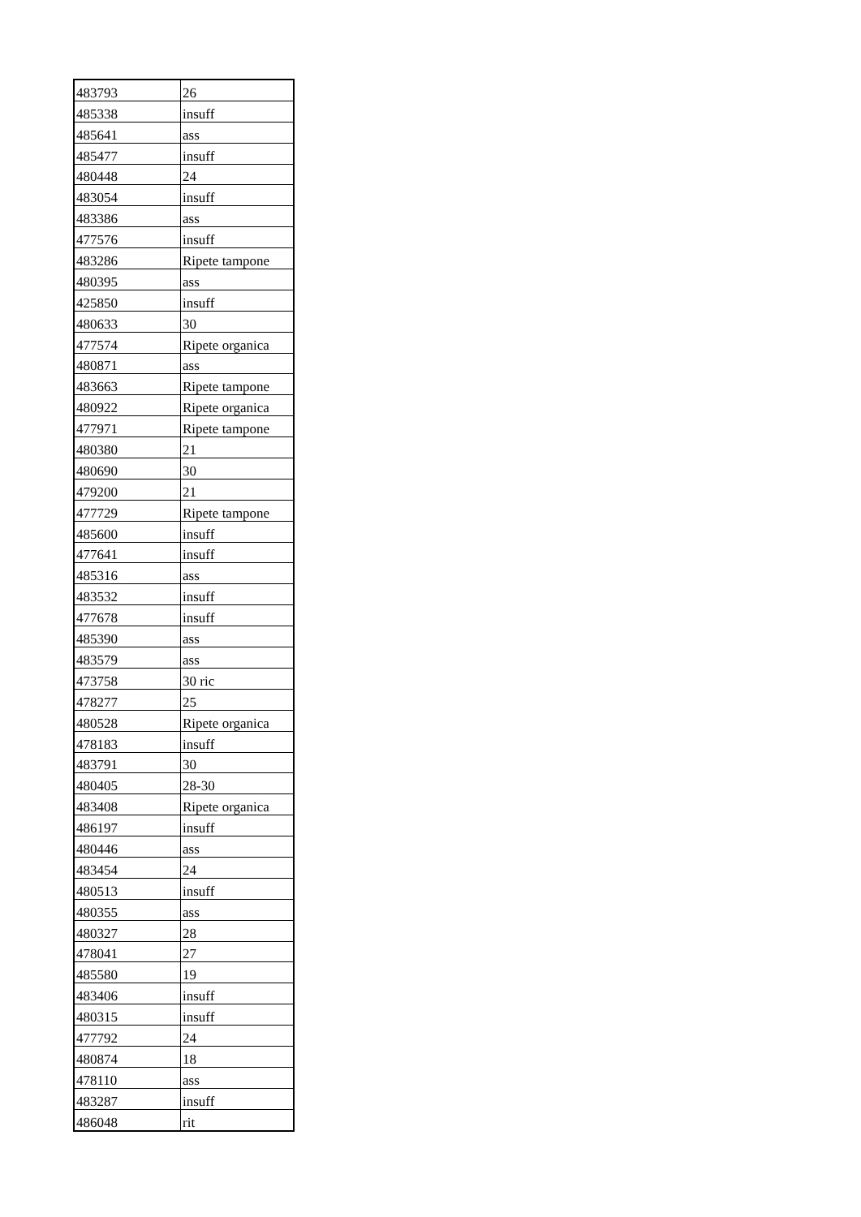| 483793 | 26 |
| 485338 | insuff |
| 485641 | ass |
| 485477 | insuff |
| 480448 | 24 |
| 483054 | insuff |
| 483386 | ass |
| 477576 | insuff |
| 483286 | Ripete tampone |
| 480395 | ass |
| 425850 | insuff |
| 480633 | 30 |
| 477574 | Ripete organica |
| 480871 | ass |
| 483663 | Ripete tampone |
| 480922 | Ripete organica |
| 477971 | Ripete tampone |
| 480380 | 21 |
| 480690 | 30 |
| 479200 | 21 |
| 477729 | Ripete tampone |
| 485600 | insuff |
| 477641 | insuff |
| 485316 | ass |
| 483532 | insuff |
| 477678 | insuff |
| 485390 | ass |
| 483579 | ass |
| 473758 | 30 ric |
| 478277 | 25 |
| 480528 | Ripete organica |
| 478183 | insuff |
| 483791 | 30 |
| 480405 | 28-30 |
| 483408 | Ripete organica |
| 486197 | insuff |
| 480446 | ass |
| 483454 | 24 |
| 480513 | insuff |
| 480355 | ass |
| 480327 | 28 |
| 478041 | 27 |
| 485580 | 19 |
| 483406 | insuff |
| 480315 | insuff |
| 477792 | 24 |
| 480874 | 18 |
| 478110 | ass |
| 483287 | insuff |
| 486048 | rit |